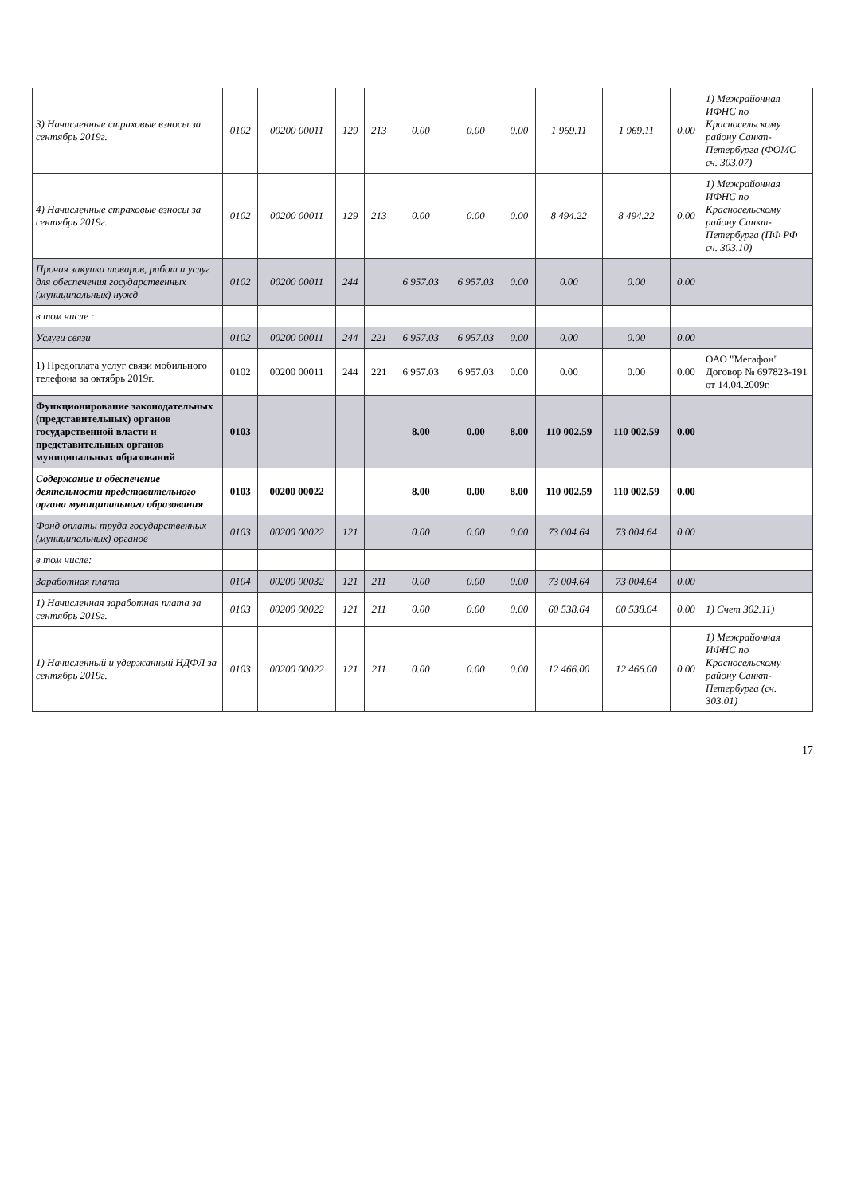| 3) Начисленные страховые взносы за сентябрь 2019г. | 0102 | 00200 00011 | 129 | 213 | 0.00 | 0.00 | 0.00 | 1 969.11 | 1 969.11 | 0.00 | 1) Межрайонная ИФНС по Красносельскому району Санкт-Петербурга (ФОМС сч. 303.07) |
| 4) Начисленные страховые взносы за сентябрь 2019г. | 0102 | 00200 00011 | 129 | 213 | 0.00 | 0.00 | 0.00 | 8 494.22 | 8 494.22 | 0.00 | 1) Межрайонная ИФНС по Красносельскому району Санкт-Петербурга (ПФ РФ сч. 303.10) |
| Прочая закупка товаров, работ и услуг для обеспечения государственных (муниципальных) нужд | 0102 | 00200 00011 | 244 | | 6 957.03 | 6 957.03 | 0.00 | 0.00 | 0.00 | 0.00 | |
| в том числе : | | | | | | | | | | | |
| Услуги связи | 0102 | 00200 00011 | 244 | 221 | 6 957.03 | 6 957.03 | 0.00 | 0.00 | 0.00 | 0.00 | |
| 1) Предоплата услуг связи мобильного телефона за октябрь 2019г. | 0102 | 00200 00011 | 244 | 221 | 6 957.03 | 6 957.03 | 0.00 | 0.00 | 0.00 | 0.00 | ОАО "Мегафон" Договор № 697823-191 от 14.04.2009г. |
| Функционирование законодательных (представительных) органов государственной власти и представительных органов муниципальных образований | 0103 | | | | 8.00 | 0.00 | 8.00 | 110 002.59 | 110 002.59 | 0.00 | |
| Содержание и обеспечение деятельности представительного органа муниципального образования | 0103 | 00200 00022 | | | 8.00 | 0.00 | 8.00 | 110 002.59 | 110 002.59 | 0.00 | |
| Фонд оплаты труда государственных (муниципальных) органов | 0103 | 00200 00022 | 121 | | 0.00 | 0.00 | 0.00 | 73 004.64 | 73 004.64 | 0.00 | |
| в том числе: | | | | | | | | | | | |
| Заработная плата | 0104 | 00200 00032 | 121 | 211 | 0.00 | 0.00 | 0.00 | 73 004.64 | 73 004.64 | 0.00 | |
| 1) Начисленная заработная плата за сентябрь 2019г. | 0103 | 00200 00022 | 121 | 211 | 0.00 | 0.00 | 0.00 | 60 538.64 | 60 538.64 | 0.00 | 1) Счет 302.11) |
| 1) Начисленный и удержанный НДФЛ за сентябрь 2019г. | 0103 | 00200 00022 | 121 | 211 | 0.00 | 0.00 | 0.00 | 12 466.00 | 12 466.00 | 0.00 | 1) Межрайонная ИФНС по Красносельскому району Санкт-Петербурга (сч. 303.01) |
17